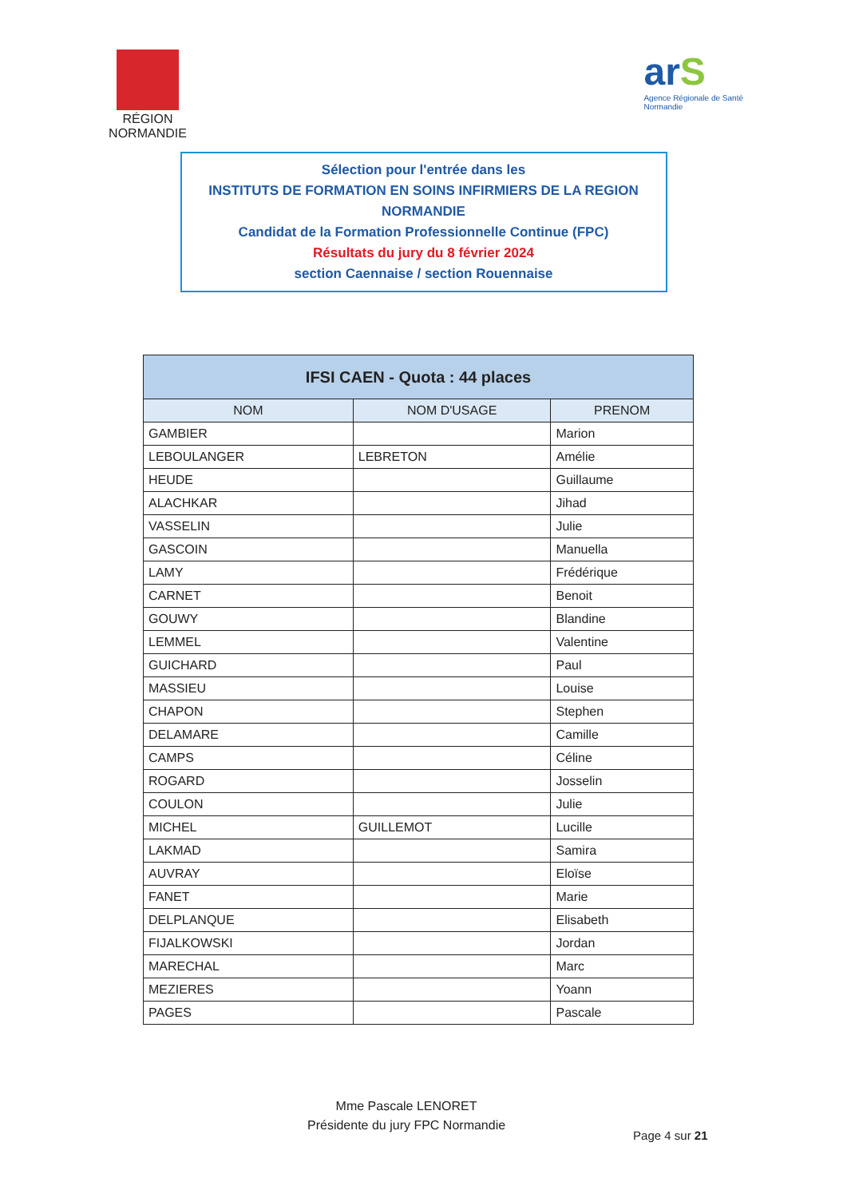RÉGION
NORMANDIE
ar S
Agence Régionale de Santé
Normandie
Sélection pour l'entrée dans les
INSTITUTS DE FORMATION EN SOINS INFIRMIERS DE LA REGION
NORMANDIE
Candidat de la Formation Professionnelle Continue (FPC)
Résultats du jury du 8 février 2024
section Caennaise / section Rouennaise
| IFSI CAEN - Quota : 44 places | | |
| --- | --- | --- |
| NOM | NOM D'USAGE | PRENOM |
| GAMBIER | | Marion |
| LEBOULANGER | LEBRETON | Amélie |
| HEUDE | | Guillaume |
| ALACHKAR | | Jihad |
| VASSELIN | | Julie |
| GASCOIN | | Manuella |
| LAMY | | Frédérique |
| CARNET | | Benoit |
| GOUWY | | Blandine |
| LEMMEL | | Valentine |
| GUICHARD | | Paul |
| MASSIEU | | Louise |
| CHAPON | | Stephen |
| DELAMARE | | Camille |
| CAMPS | | Céline |
| ROGARD | | Josselin |
| COULON | | Julie |
| MICHEL | GUILLEMOT | Lucille |
| LAKMAD | | Samira |
| AUVRAY | | Eloïse |
| FANET | | Marie |
| DELPLANQUE | | Elisabeth |
| FIJALKOWSKI | | Jordan |
| MARECHAL | | Marc |
| MEZIERES | | Yoann |
| PAGES | | Pascale |
Mme Pascale LENORET
Présidente du jury FPC Normandie
Page 4 sur 21